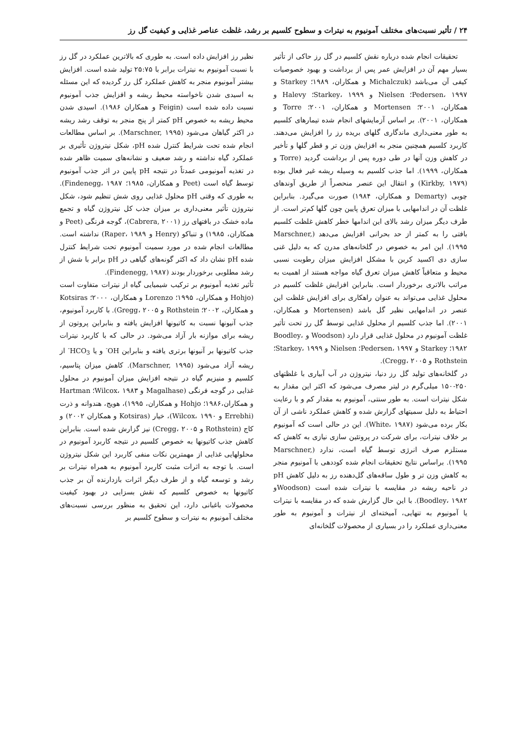۲۴ / تأثیر نسبت‌های مختلف آمونیوم به نیترات و سطوح کلسیم بر رشد، غلظت عناصر غذایی و کیفیت گل رز
تحقیقات انجام شده درباره نقش کلسیم در گل رز حاکی از تأثیر بسیار مهم آن در افزایش عمر پس از برداشت و بهبود خصوصیات کیفی آن می‌باشد (Michalczuk و همکاران، ۱۹۸۹؛ Starkey و Pedersen، ۱۹۹۷؛ Nielsen و Starkey، ۱۹۹۹؛ Halevy و همکاران، ۲۰۰۱؛ Mortensen و همکاران، ۲۰۰۱؛ Torre و همکاران، ۲۰۰۱). بر اساس آزمایشهای انجام شده تیمارهای کلسیم به طور معنی‌داری ماندگاری گلهای بریده رز را افزایش می‌دهند. کاربرد کلسیم همچنین منجر به افزایش وزن تر و قطر گلها و تأخیر در کاهش وزن آنها در طی دوره پس از برداشت گردید (Torre و همکاران، ۱۹۹۹). اما جذب کلسیم به وسیله ریشه غیر فعال بوده (Kirkby, ۱۹۷۹) و انتقال این عنصر منحصراً از طریق آوندهای چوبی (Demarty و همکاران، ۱۹۸۴) صورت می‌گیرد. بنابراین غلظت آن در اندامهایی با میزان تعرق پایین چون گلها کم‌تر است. از طرف دیگر میزان رشد بالای این اندامها خطر کاهش غلظت کلسیم بافتی را به کمتر از حد بحرانی افزایش می‌دهد (Marschner, ۱۹۹۵). این امر به خصوص در گلخانه‌های مدرن که به دلیل غنی سازی دی اکسید کربن با مشکل افزایش میزان رطوبت نسبی محیط و متعاقباً کاهش میزان تعرق گیاه مواجه هستند از اهمیت به مراتب بالاتری برخوردار است. بنابراین افزایش غلظت کلسیم در محلول غذایی می‌تواند به عنوان راهکاری برای افزایش غلظت این عنصر در اندامهایی نظیر گل باشد (Mortensen و همکاران، ۲۰۰۱). اما جذب کلسیم از محلول غذایی توسط گل رز تحت تأثیر غلظت آمونیوم در محلول غذایی قرار دارد (Woodson و Boodley، ۱۹۸۲؛ Starkey و Pedersen، ۱۹۹۷؛ Nielsen و Starkey، ۱۹۹۹؛Rothstein و Cregg، ۲۰۰۵).
در گلخانه‌های تولید گل رز دنیا، نیتروژن در آب آبیاری با غلظتهای ۲۵۰-۱۵۰ میلی‌گرم در لیتر مصرف می‌شود که اکثر این مقدار به شکل نیترات است. به طور سنتی، آمونیوم به مقدار کم و با رعایت احتیاط به دلیل سمیتهای گزارش شده و کاهش عملکرد ناشی از آن بکار برده می‌شود (White، ۱۹۸۷). این در حالی است که آمونیوم بر خلاف نیترات، برای شرکت در پروتئین سازی نیازی به کاهش که مستلزم صرف انرژی توسط گیاه است، ندارد (Marschner, ۱۹۹۵). براساس نتایج تحقیقات انجام شده کوددهی با آمونیوم منجر به کاهش وزن تر و طول ساقه‌های گل‌دهنده رز به دلیل کاهش pH در ناحیه ریشه در مقایسه با نیترات شده است (Woodsonو Boodley، ۱۹۸۲). با این حال گزارش شده که در مقایسه با نیترات یا آمونیوم به تنهایی، آمیخته‌ای از نیترات و آمونیوم به طور معنی‌داری عملکرد را در بسیاری از محصولات گلخانه‌ای
نظیر رز افزایش داده است. به طوری که بالاترین عملکرد در گل رز با نسبت آمونیوم به نیترات برابر با ۲۵:۷۵ تولید شده است. افزایش بیشتر آمونیوم منجر به کاهش عملکرد گل رز گردیده که این مسئله به اسیدی شدن ناخواسته محیط ریشه و افزایش جذب آمونیوم نسبت داده شده است (Feigin و همکاران ۱۹۸۶). اسیدی شدن محیط ریشه به خصوص pH کمتر از پنج منجر به توقف رشد ریشه در اکثر گیاهان می‌شود (Marschner, ۱۹۹۵). بر اساس مطالعات انجام شده تحت شرایط کنترل شده pH، شکل نیتروژن تأثیری بر عملکرد گیاه نداشته و رشد ضعیف و نشانه‌های سمیت ظاهر شده در تغذیه آمونیومی عمدتاً در نتیجه pH پایین در اثر جذب آمونیوم توسط گیاه است (Peet و همکاران، ۱۹۸۵؛ Findenegg، ۱۹۸۷). به طوری که وقتی pH محلول غذایی روی شش تنظیم شود، شکل نیتروژن تأثیر معنی‌داری بر میزان جذب کل نیتروژن گیاه و تجمع ماده خشک در بافتهای رز (Cabrera, ۲۰۰۱)، گوجه فرنگی (Peet و همکاران، ۱۹۸۵) و تنباکو (Henry و Raper، ۱۹۸۹) نداشته است. مطالعات انجام شده در مورد سمیت آمونیوم تحت شرایط کنترل شده pH نشان داد که اکثر گونه‌های گیاهی در pH برابر با شش از رشد مطلوبی برخوردار بودند (Findenegg, ۱۹۸۷).
تأثیر تغذیه آمونیوم بر ترکیب شیمیایی گیاه از نیترات متفاوت است (Hohjo و همکاران، ۱۹۹۵؛ Lorenzo و همکاران، ۲۰۰۰؛ Kotsiras و همکاران، ۲۰۰۲؛ Rothstein و Gregg، ۲۰۰۵). با کاربرد آمونیوم، جذب آنیونها نسبت به کاتیونها افزایش یافته و بنابراین پروتون از ریشه برای موازنه بار آزاد می‌شود. در حالی که با کاربرد نیترات جذب کاتیونها بر آنیونها برتری یافته و بنابراین OH<sup>-</sup> و یا HCO<sub>3</sub><sup>-</sup> از ریشه آزاد می‌شود (Marschner, ۱۹۹۵). کاهش میزان پتاسیم، کلسیم و منیزیم گیاه در نتیجه افزایش میزان آمونیوم در محلول غذایی در گوجه فرنگی (Magalhase و Wilcox، ۱۹۸۳؛ Hartman و همکاران،۱۹۸۶؛ Hohjo و همکاران، ۱۹۹۵)، هویج، هندوانه و ذرت (Errebhi و Wilcox، ۱۹۹۰)، خیار (Kotsiras و همکاران ۲۰۰۲) و کاج (Rothstein و Cregg، ۲۰۰۵) نیز گزارش شده است. بنابراین کاهش جذب کاتیونها به خصوص کلسیم در نتیجه کاربرد آمونیوم در محلولهایی غذایی از مهمترین نکات منفی کاربرد این شکل نیتروژن است. با توجه به اثرات مثبت کاربرد آمونیوم به همراه نیترات بر رشد و توسعه گیاه و از طرف دیگر اثرات بازدارنده آن بر جذب کاتیونها به خصوص کلسیم که نقش بسزایی در بهبود کیفیت محصولات باغبانی دارد، این تحقیق به منظور بررسی نسبت‌های مختلف آمونیوم به نیترات و سطوح کلسیم بر